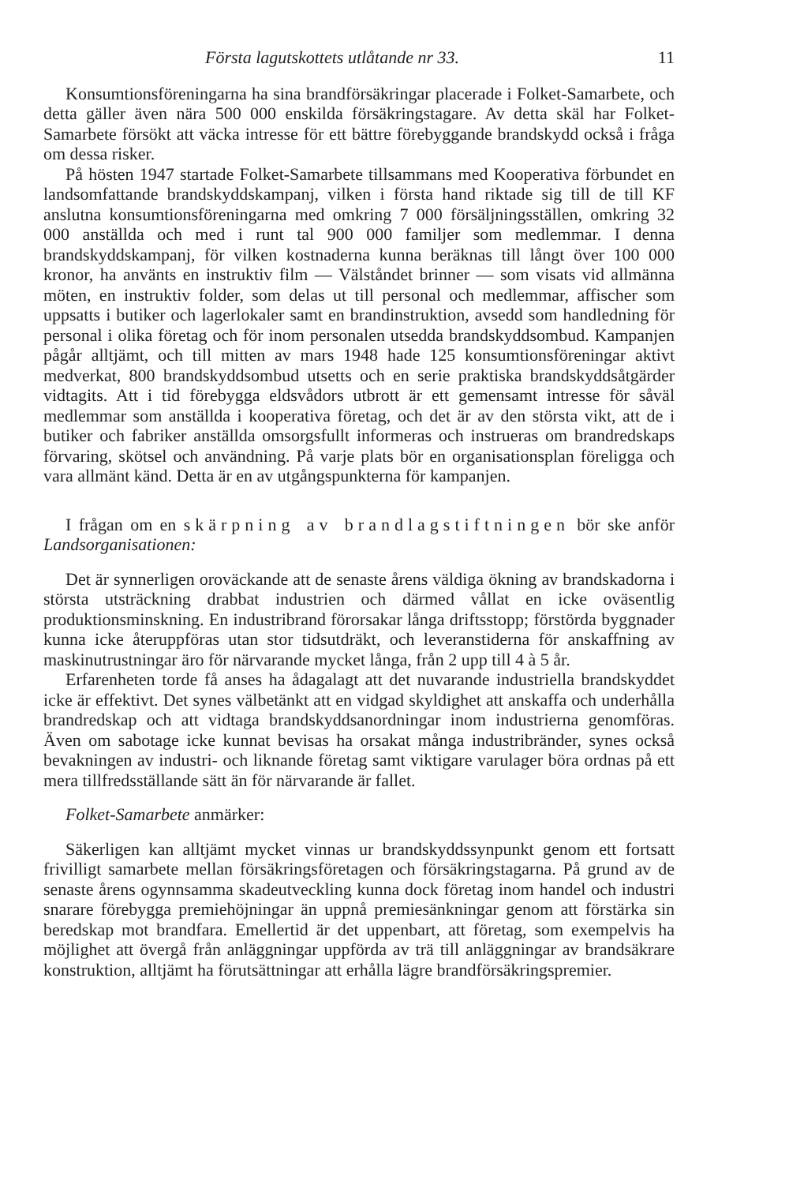Första lagutskottets utlåtande nr 33. 11
Konsumtionsföreningarna ha sina brandförsäkringar placerade i Folket-Samarbete, och detta gäller även nära 500 000 enskilda försäkringstagare. Av detta skäl har Folket-Samarbete försökt att väcka intresse för ett bättre förebyggande brandskydd också i fråga om dessa risker.
På hösten 1947 startade Folket-Samarbete tillsammans med Kooperativa förbundet en landsomfattande brandskyddskampanj, vilken i första hand riktade sig till de till KF anslutna konsumtionsföreningarna med omkring 7 000 försäljningsställen, omkring 32 000 anställda och med i runt tal 900 000 familjer som medlemmar. I denna brandskyddskampanj, för vilken kostnaderna kunna beräknas till långt över 100 000 kronor, ha använts en instruktiv film — Välståndet brinner — som visats vid allmänna möten, en instruktiv folder, som delas ut till personal och medlemmar, affischer som uppsatts i butiker och lagerlokaler samt en brandinstruktion, avsedd som handledning för personal i olika företag och för inom personalen utsedda brandskyddsombud. Kampanjen pågår alltjämt, och till mitten av mars 1948 hade 125 konsumtionsföreningar aktivt medverkat, 800 brandskyddsombud utsetts och en serie praktiska brandskyddsåtgärder vidtagits. Att i tid förebygga eldsvådors utbrott är ett gemensamt intresse för såväl medlemmar som anställda i kooperativa företag, och det är av den största vikt, att de i butiker och fabriker anställda omsorgsfullt informeras och instrueras om brandredskaps förvaring, skötsel och användning. På varje plats bör en organisationsplan föreligga och vara allmänt känd. Detta är en av utgångspunkterna för kampanjen.
I frågan om en skärpning av brandlagstiftningen bör ske anför Landsorganisationen:
Det är synnerligen oroväckande att de senaste årens väldiga ökning av brandskadorna i största utsträckning drabbat industrien och därmed vållat en icke oväsentlig produktionsminskning. En industribrand förorsakar långa driftsstopp; förstörda byggnader kunna icke återuppföras utan stor tidsutdräkt, och leveranstiderna för anskaffning av maskinutrustningar äro för närvarande mycket långa, från 2 upp till 4 à 5 år.
Erfarenheten torde få anses ha ådagalagt att det nuvarande industriella brandskyddet icke är effektivt. Det synes välbetänkt att en vidgad skyldighet att anskaffa och underhålla brandredskap och att vidtaga brandskyddsanordningar inom industrierna genomföras. Även om sabotage icke kunnat bevisas ha orsakat många industribränder, synes också bevakningen av industri- och liknande företag samt viktigare varulager böra ordnas på ett mera tillfredsställande sätt än för närvarande är fallet.
Folket-Samarbete anmärker:
Säkerligen kan alltjämt mycket vinnas ur brandskyddssynpunkt genom ett fortsatt frivilligt samarbete mellan försäkringsföretagen och försäkringstagarna. På grund av de senaste årens ogynnsamma skadeutveckling kunna dock företag inom handel och industri snarare förebygga premiehöjningar än uppnå premiesänkningar genom att förstärka sin beredskap mot brandfara. Emellertid är det uppenbart, att företag, som exempelvis ha möjlighet att övergå från anläggningar uppförda av trä till anläggningar av brandsäkrare konstruktion, alltjämt ha förutsättningar att erhålla lägre brandförsäkringspremier.